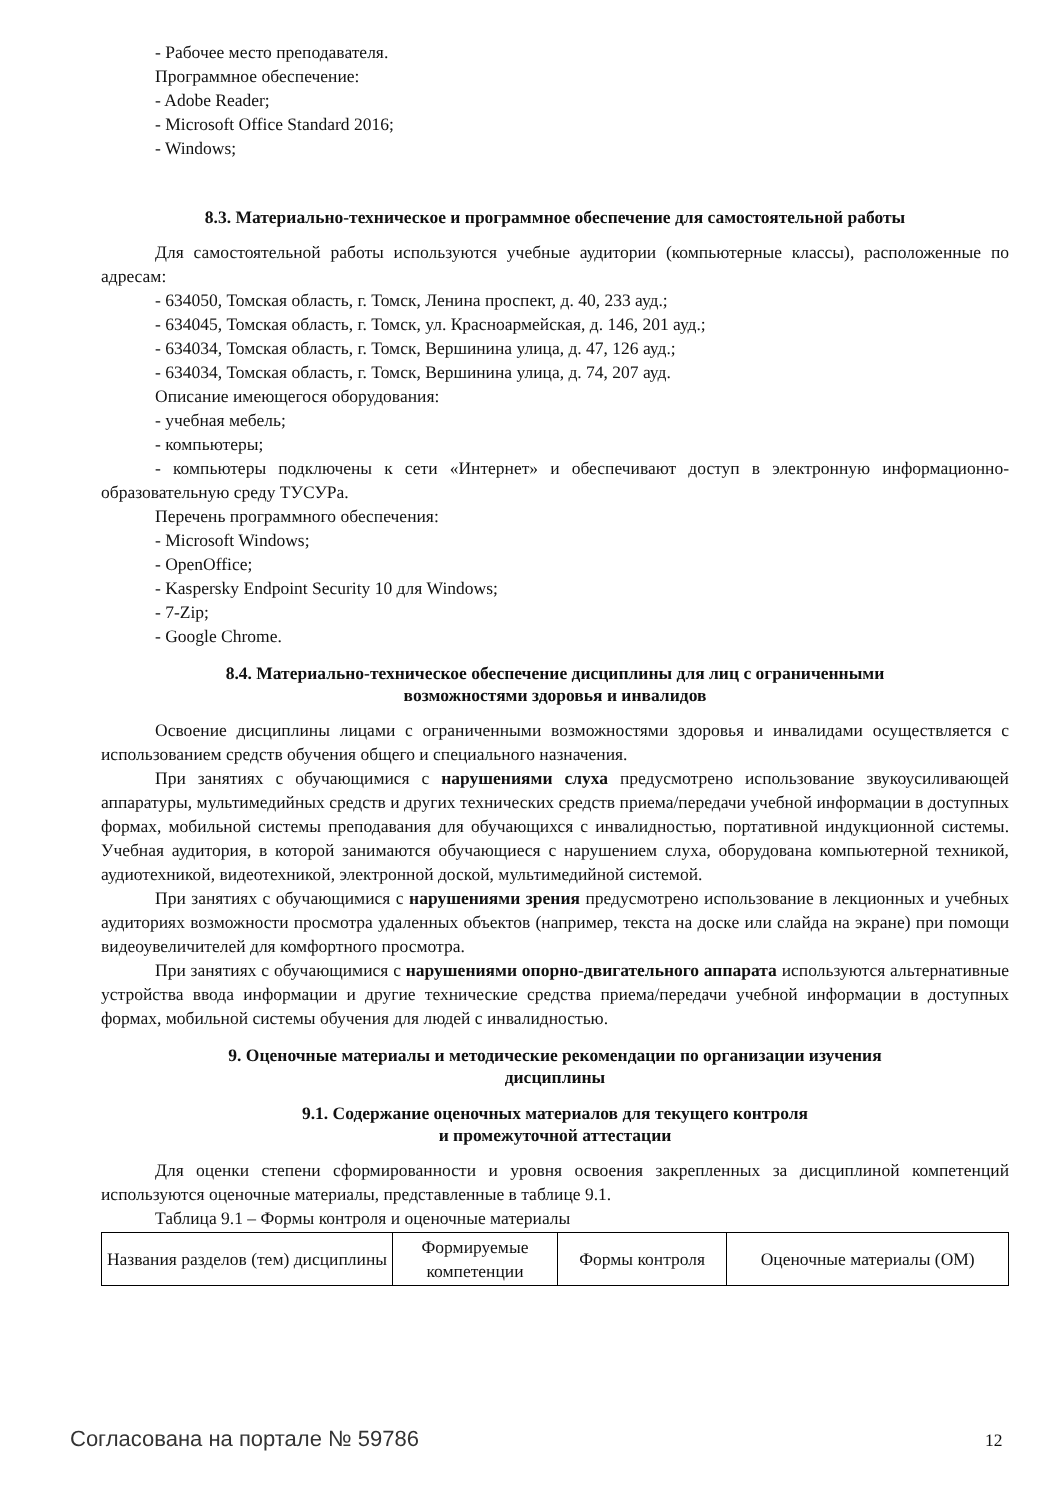- Рабочее место преподавателя.
Программное обеспечение:
- Adobe Reader;
- Microsoft Office Standard 2016;
- Windows;
8.3. Материально-техническое и программное обеспечение для самостоятельной работы
Для самостоятельной работы используются учебные аудитории (компьютерные классы), расположенные по адресам:
- 634050, Томская область, г. Томск, Ленина проспект, д. 40, 233 ауд.;
- 634045, Томская область, г. Томск, ул. Красноармейская, д. 146, 201 ауд.;
- 634034, Томская область, г. Томск, Вершинина улица, д. 47, 126 ауд.;
- 634034, Томская область, г. Томск, Вершинина улица, д. 74, 207 ауд.
Описание имеющегося оборудования:
- учебная мебель;
- компьютеры;
- компьютеры подключены к сети «Интернет» и обеспечивают доступ в электронную информационно-образовательную среду ТУСУРа.
Перечень программного обеспечения:
- Microsoft Windows;
- OpenOffice;
- Kaspersky Endpoint Security 10 для Windows;
- 7-Zip;
- Google Chrome.
8.4. Материально-техническое обеспечение дисциплины для лиц с ограниченными
возможностями здоровья и инвалидов
Освоение дисциплины лицами с ограниченными возможностями здоровья и инвалидами осуществляется с использованием средств обучения общего и специального назначения.
При занятиях с обучающимися с нарушениями слуха предусмотрено использование звукоусиливающей аппаратуры, мультимедийных средств и других технических средств приема/передачи учебной информации в доступных формах, мобильной системы преподавания для обучающихся с инвалидностью, портативной индукционной системы. Учебная аудитория, в которой занимаются обучающиеся с нарушением слуха, оборудована компьютерной техникой, аудиотехникой, видеотехникой, электронной доской, мультимедийной системой.
При занятиях с обучающимися с нарушениями зрения предусмотрено использование в лекционных и учебных аудиториях возможности просмотра удаленных объектов (например, текста на доске или слайда на экране) при помощи видеоувеличителей для комфортного просмотра.
При занятиях с обучающимися с нарушениями опорно-двигательного аппарата используются альтернативные устройства ввода информации и другие технические средства приема/передачи учебной информации в доступных формах, мобильной системы обучения для людей с инвалидностью.
9. Оценочные материалы и методические рекомендации по организации изучения
дисциплины
9.1. Содержание оценочных материалов для текущего контроля
и промежуточной аттестации
Для оценки степени сформированности и уровня освоения закрепленных за дисциплиной компетенций используются оценочные материалы, представленные в таблице 9.1.
Таблица 9.1 – Формы контроля и оценочные материалы
| Названия разделов (тем) дисциплины | Формируемые компетенции | Формы контроля | Оценочные материалы (ОМ) |
Согласована на портале № 59786 12